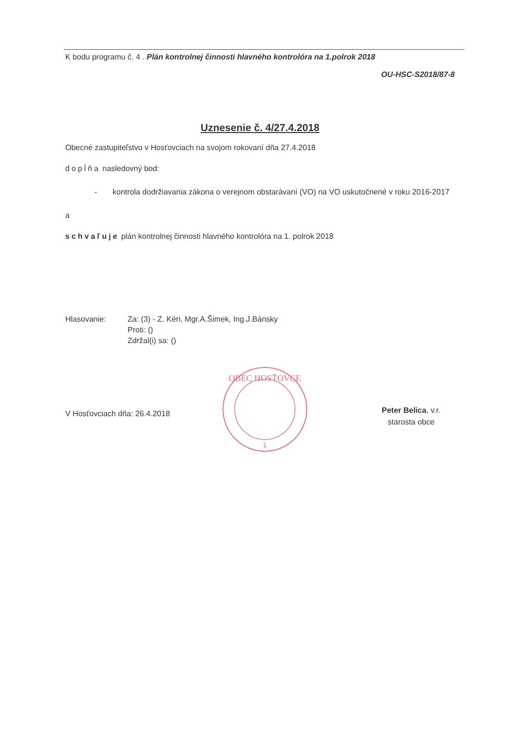K bodu programu č. 4 . Plán kontrolnej činnosti hlavného kontrolóra na 1.polrok 2018
OU-HSC-S2018/87-8
Uznesenie č. 4/27.4.2018
Obecné zastupiteľstvo v Hosťovciach na svojom rokovaní dňa 27.4.2018
dopĺňa nasledovný bod:
- kontrola dodržiavania zákona o verejnom obstarávaní (VO) na VO uskutočnené v roku 2016-2017
a
schvaľuje plán kontrolnej činnosti hlavného kontrolóra na 1. polrok 2018
Hlasovanie: Za: (3) - Z. Kéri, Mgr.A.Šimek, Ing.J.Bánsky
Proti: ()
Zdržal(i) sa: ()
V Hosťovciach dňa: 26.4.2018
OBEC HOSŤOVCE
1
Peter Belica, v.r.
starosta obce